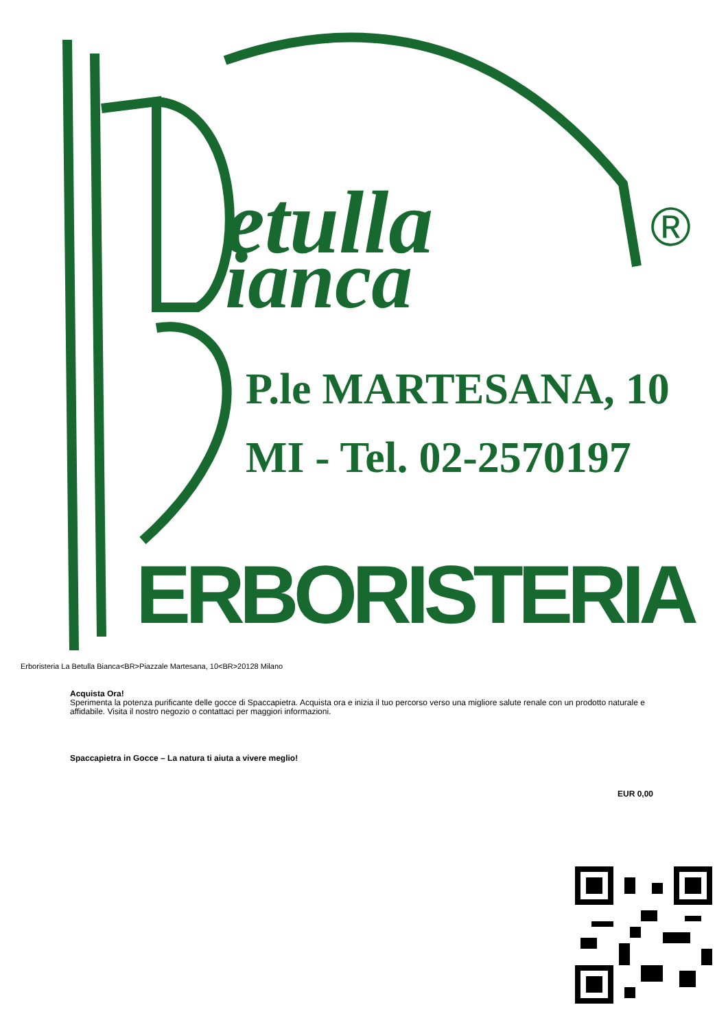etulla
ianca
®
P.le MARTESANA, 10
MI - Tel. 02-2570197
ERBORISTERIA
Erboristeria La Betulla Bianca<BR>Piazzale Martesana, 10<BR>20128 Milano
Acquista Ora!
Sperimenta la potenza purificante delle gocce di Spaccapietra. Acquista ora e inizia il tuo percorso verso una migliore salute renale con un prodotto naturale e affidabile. Visita il nostro negozio o contattaci per maggiori informazioni.
Spaccapietra in Gocce – La natura ti aiuta a vivere meglio!
EUR 0,00